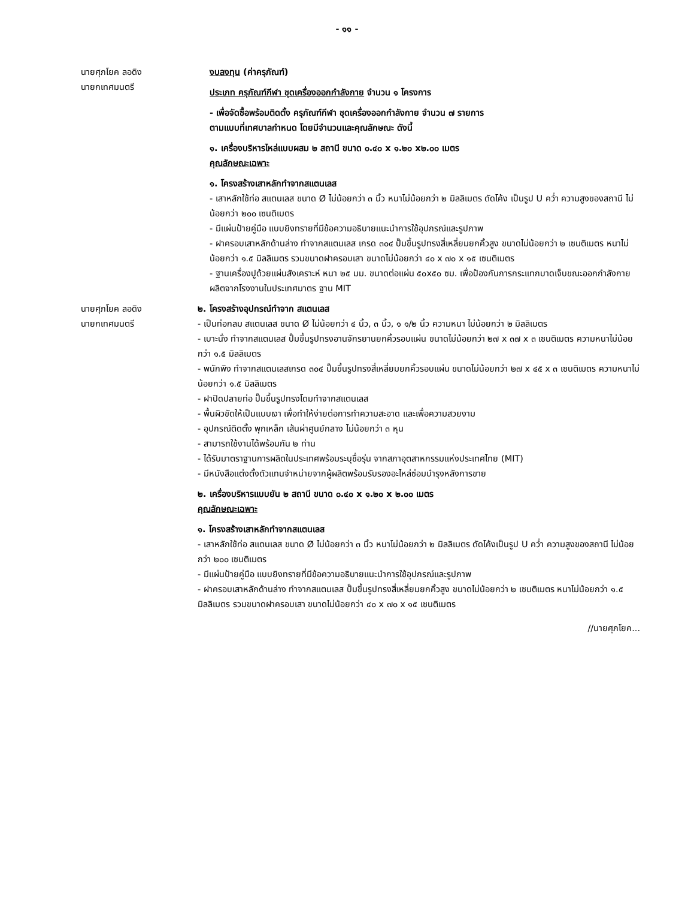- ๑๑ -
นายศุภโยค ลอดิง
นายกเทศมนตรี
งบลงทุน (ค่าครุภัณฑ์)
ประเภท ครุภัณฑ์กีฬา ชุดเครื่องออกกำลังกาย จำนวน ๑ โครงการ
- เพื่อจัดซื้อพร้อมติดตั้ง ครุภัณฑ์กีฬา ชุดเครื่องออกกำลังกาย จำนวน ๗ รายการ
ตามแบบที่เทศบาลกำหนด โดยมีจำนวนและคุณลักษณะ ดังนี้
๑. เครื่องบริหารไหล่แบบผสม ๒ สถานี ขนาด ๐.๔๐ x ๑.๒๐ x๒.๐๐ เมตร
คุณลักษณะเฉพาะ
๑. โครงสร้างเสาหลักทำจากสแตนเลส
- เสาหลักใช้ท่อ สแตนเลส ขนาด Ø ไม่น้อยกว่า ๓ นิ้ว หนาไม่น้อยกว่า ๒ มิลลิเมตร ดัดโค้ง เป็นรูป U คว่ำ ความสูงของสถานี ไม่น้อยกว่า ๒๐๐ เซนติเมตร
- มีแผ่นป้ายคู่มือ แบบยิงทรายที่มีข้อความอธิบายแนะนำการใช้อุปกรณ์และรูปภาพ
- ฝาครอบเสาหลักด้านล่าง ทำจากสแตนเลส เกรด ๓๐๔ ปั๊มขึ้นรูปทรงสี่เหลี่ยมยกคิ้วสูง ขนาดไม่น้อยกว่า ๒ เซนติเมตร หนาไม่น้อยกว่า ๑.๕ มิลลิเมตร รวมขนาดฝาครอบเสา ขนาดไม่น้อยกว่า ๔๐ x ๗๐ x ๑๕ เซนติเมตร
- ฐานเครื่องปูด้วยแผ่นสังเคราะห์ หนา ๒๕ มม. ขนาดต่อแผ่น ๕๐x๕๐ ซม. เพื่อป้องกันการกระแทกบาดเจ็บขณะออกกำลังกาย ผลิตจากโรงงานในประเทศมาตร ฐาน MIT
นายศุภโยค ลอดิง
นายกเทศมนตรี
๒. โครงสร้างอุปกรณ์ทำจาก สแตนเลส
- เป็นท่อกลม สแตนเลส ขนาด Ø ไม่น้อยกว่า ๔ นิ้ว, ๓ นิ้ว, ๑ ๑/๒ นิ้ว ความหนา ไม่น้อยกว่า ๒ มิลลิเมตร
- เบาะนั่ง ทำจากสแตนเลส ปั๊มขึ้นรูปทรงอานจักรยานยกคิ้วรอบแผ่น ขนาดไม่น้อยกว่า ๒๗ x ๓๗ x ๓ เซนติเมตร ความหนาไม่น้อยกว่า ๑.๕ มิลลิเมตร
- พนักพิง ทำจากสแตนเลสเกรด ๓๐๔ ปั๊มขึ้นรูปทรงสี่เหลี่ยมยกคิ้วรอบแผ่น ขนาดไม่น้อยกว่า ๒๗ x ๔๕ x ๓ เซนติเมตร ความหนาไม่น้อยกว่า ๑.๕ มิลลิเมตร
- ฝาปิดปลายท่อ ปั๊มขึ้นรูปทรงโดมทำจากสแตนเลส
- พื้นผิวขัดให้เป็นแบบเงา เพื่อทำให้ง่ายต่อการทำความสะอาด และเพื่อความสวยงาม
- อุปกรณ์ติดตั้ง พุกเหล็ก เส้นผ่าศูนย์กลาง ไม่น้อยกว่า ๓ หุน
- สามารถใช้งานได้พร้อมกัน ๒ ท่าน
- ได้รับมาตราฐานการผลิตในประเทศพร้อมระบุชื่อรุ่น จากสภาอุตสาหกรรมแห่งประเทศไทย (MIT)
- มีหนังสือแต่งตั้งตัวแทนจำหน่ายจากผู้ผลิตพร้อมรับรองอะไหล่ซ่อมบำรุงหลังการขาย
๒. เครื่องบริหารแบบยัน ๒ สถานี ขนาด ๐.๔๐ x ๑.๒๐ x ๒.๐๐ เมตร
คุณลักษณะเฉพาะ
๑. โครงสร้างเสาหลักทำจากสแตนเลส
- เสาหลักใช้ท่อ สแตนเลส ขนาด Ø ไม่น้อยกว่า ๓ นิ้ว หนาไม่น้อยกว่า ๒ มิลลิเมตร ดัดโค้งเป็นรูป U คว่ำ ความสูงของสถานี ไม่น้อยกว่า ๒๐๐ เซนติเมตร
- มีแผ่นป้ายคู่มือ แบบยิงทรายที่มีข้อความอธิบายแนะนำการใช้อุปกรณ์และรูปภาพ
- ฝาครอบเสาหลักด้านล่าง ทำจากสแตนเลส ปั๊มขึ้นรูปทรงสี่เหลี่ยมยกคิ้วสูง ขนาดไม่น้อยกว่า ๒ เซนติเมตร หนาไม่น้อยกว่า ๑.๕ มิลลิเมตร รวมขนาดฝาครอบเสา ขนาดไม่น้อยกว่า ๔๐ x ๗๐ x ๑๕ เซนติเมตร
//นายศุภโยค...